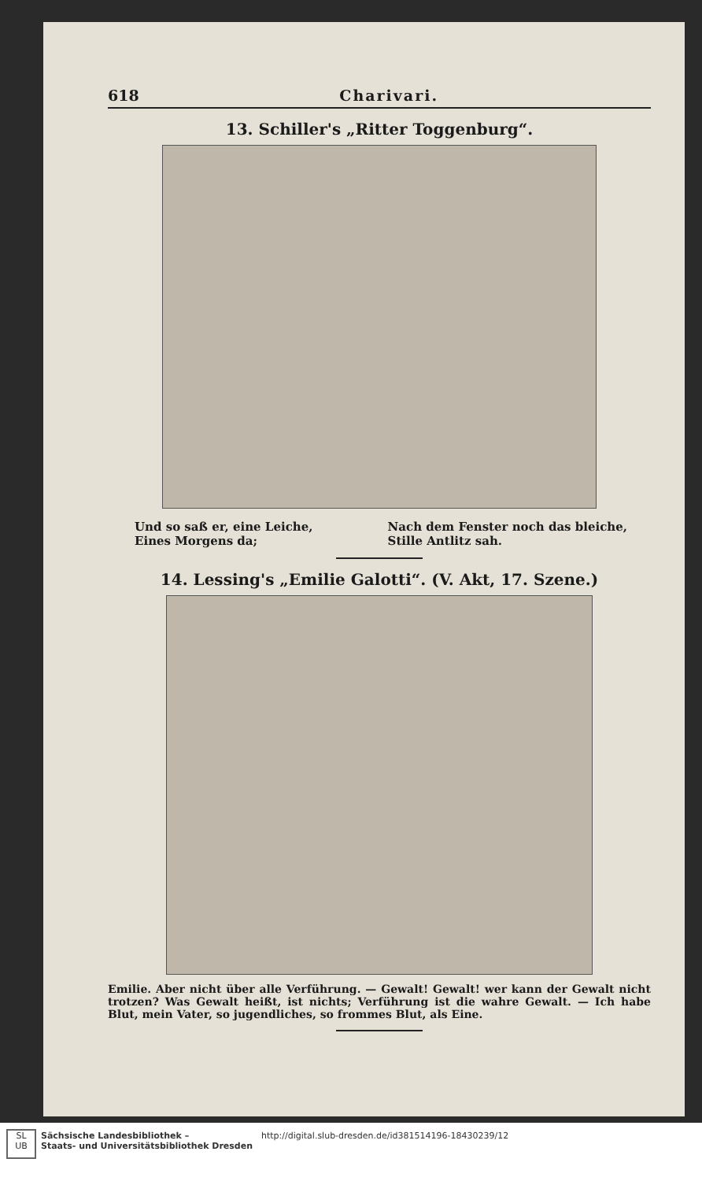618 Charivari.
13. Schiller's „Ritter Toggenburg“.
Und so saß er, eine Leiche,
Eines Morgens da;
Nach dem Fenster noch das bleiche,
Stille Antlitz sah.
14. Lessing's „Emilie Galotti“. (V. Akt, 17. Szene.)
Emilie. Aber nicht über alle Verführung. — Gewalt! Gewalt! wer kann der Gewalt nicht trotzen? Was Gewalt heißt, ist nichts; Verführung ist die wahre Gewalt. — Ich habe Blut, mein Vater, so jugendliches, so frommes Blut, als Eine.
SL
UB
Sächsische Landesbibliothek –
Staats- und Universitätsbibliothek Dresden
http://digital.slub-dresden.de/id381514196-18430239/12